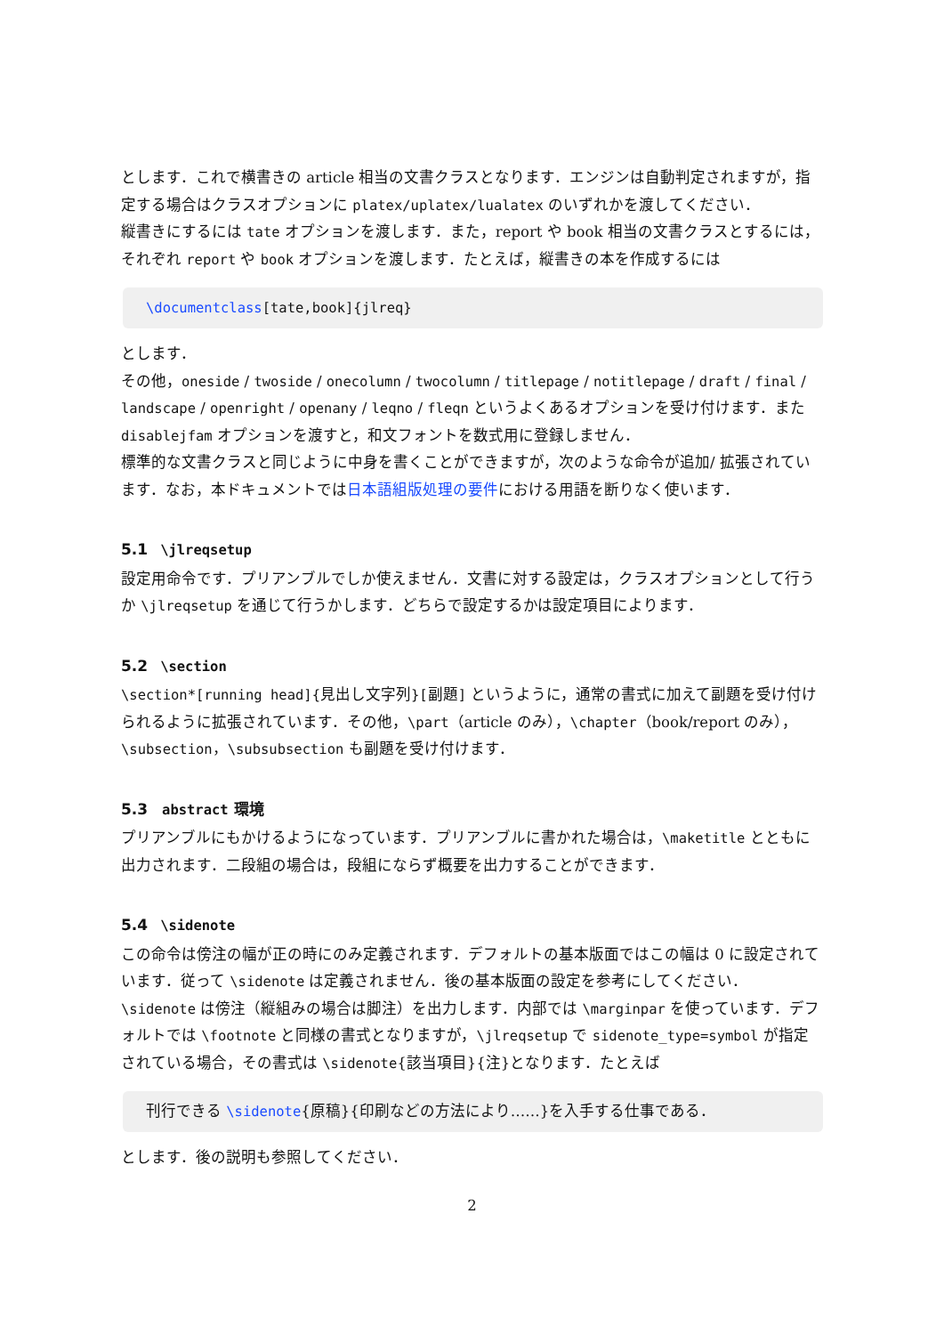とします．これで横書きの article 相当の文書クラスとなります．エンジンは自動判定されますが，指定する場合はクラスオプションに platex/uplatex/lualatex のいずれかを渡してください．
縦書きにするには tate オプションを渡します．また，report や book 相当の文書クラスとするには，それぞれ report や book オプションを渡します．たとえば，縦書きの本を作成するには
\documentclass[tate,book]{jlreq}
とします．
その他，oneside / twoside / onecolumn / twocolumn / titlepage / notitlepage / draft / final / landscape / openright / openany / leqno / fleqn というよくあるオプションを受け付けます．また disablejfam オプションを渡すと，和文フォントを数式用に登録しません．
標準的な文書クラスと同じように中身を書くことができますが，次のような命令が追加/ 拡張されています．なお，本ドキュメントでは日本語組版処理の要件における用語を断りなく使います．
5.1 \jlreqsetup
設定用命令です．プリアンブルでしか使えません．文書に対する設定は，クラスオプションとして行うか \jlreqsetup を通じて行うかします．どちらで設定するかは設定項目によります．
5.2 \section
\section*[running head]{見出し文字列}[副題] というように，通常の書式に加えて副題を受け付けられるように拡張されています．その他，\part（article のみ），\chapter（book/report のみ），\subsection，\subsubsection も副題を受け付けます．
5.3 abstract 環境
プリアンブルにもかけるようになっています．プリアンブルに書かれた場合は，\maketitle とともに出力されます．二段組の場合は，段組にならず概要を出力することができます．
5.4 \sidenote
この命令は傍注の幅が正の時にのみ定義されます．デフォルトの基本版面ではこの幅は 0 に設定されています．従って \sidenote は定義されません．後の基本版面の設定を参考にしてください．
\sidenote は傍注（縦組みの場合は脚注）を出力します．内部では \marginpar を使っています．デフォルトでは \footnote と同様の書式となりますが，\jlreqsetup で sidenote_type=symbol が指定されている場合，その書式は \sidenote{該当項目}{注}となります．たとえば
刊行できる \sidenote{原稿}{印刷などの方法により……}を入手する仕事である．
とします．後の説明も参照してください．
2